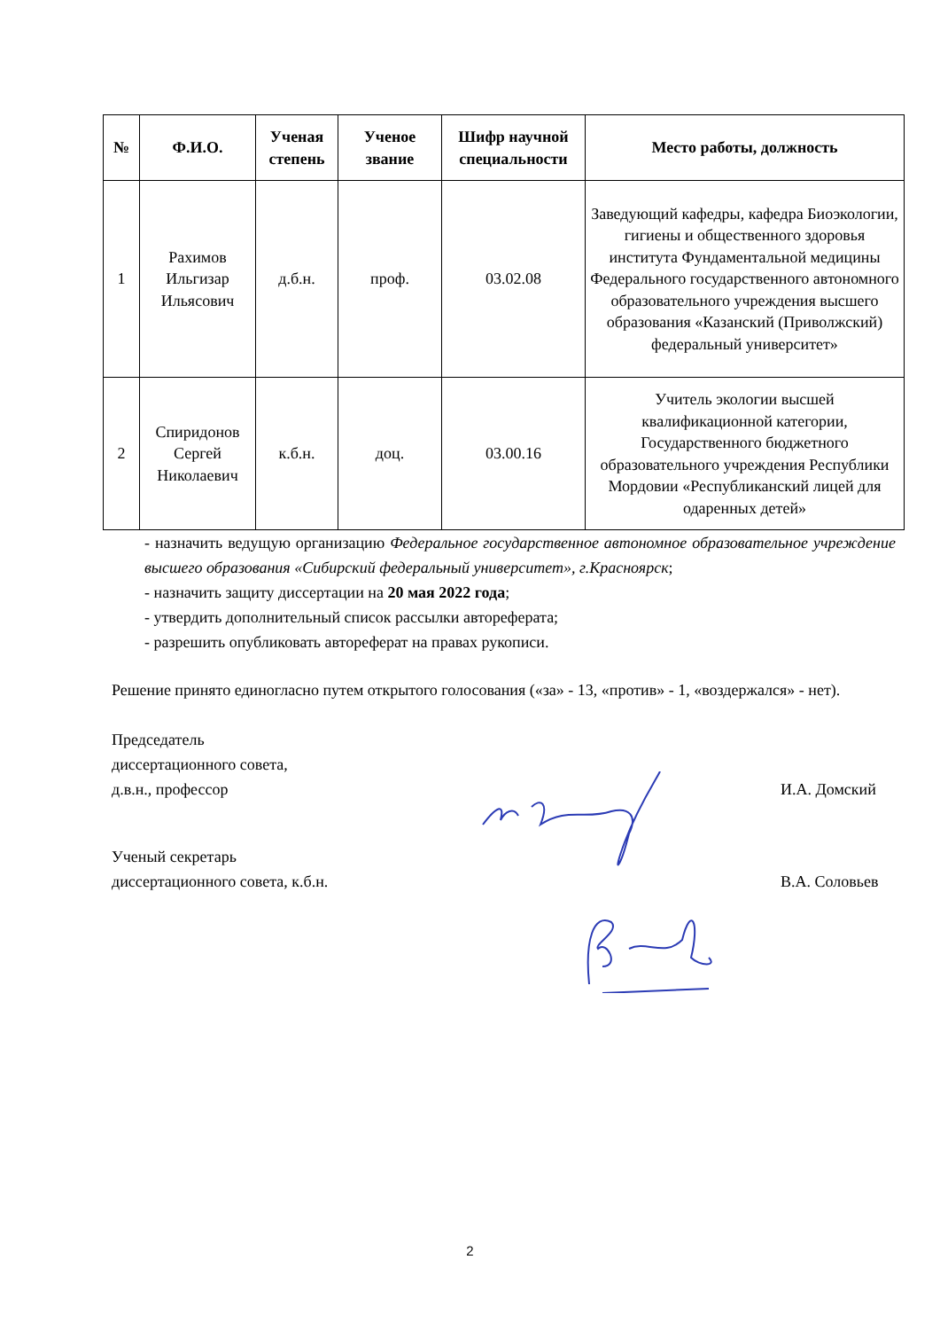| № | Ф.И.О. | Ученая степень | Ученое звание | Шифр научной специальности | Место работы, должность |
| --- | --- | --- | --- | --- | --- |
| 1 | Рахимов Ильгизар Ильясович | д.б.н. | проф. | 03.02.08 | Заведующий кафедры, кафедра Биоэкологии, гигиены и общественного здоровья института Фундаментальной медицины Федерального государственного автономного образовательного учреждения высшего образования «Казанский (Приволжский) федеральный университет» |
| 2 | Спиридонов Сергей Николаевич | к.б.н. | доц. | 03.00.16 | Учитель экологии высшей квалификационной категории, Государственного бюджетного образовательного учреждения Республики Мордовии «Республиканский лицей для одаренных детей» |
- назначить ведущую организацию Федеральное государственное автономное образовательное учреждение высшего образования «Сибирский федеральный университет», г.Красноярск;
- назначить защиту диссертации на 20 мая 2022 года;
- утвердить дополнительный список рассылки автореферата;
- разрешить опубликовать автореферат на правах рукописи.
Решение принято единогласно путем открытого голосования («за» - 13, «против» - 1, «воздержался» - нет).
Председатель
диссертационного совета,
д.в.н., профессор
И.А. Домский
Ученый секретарь
диссертационного совета, к.б.н.
В.А. Соловьев
2